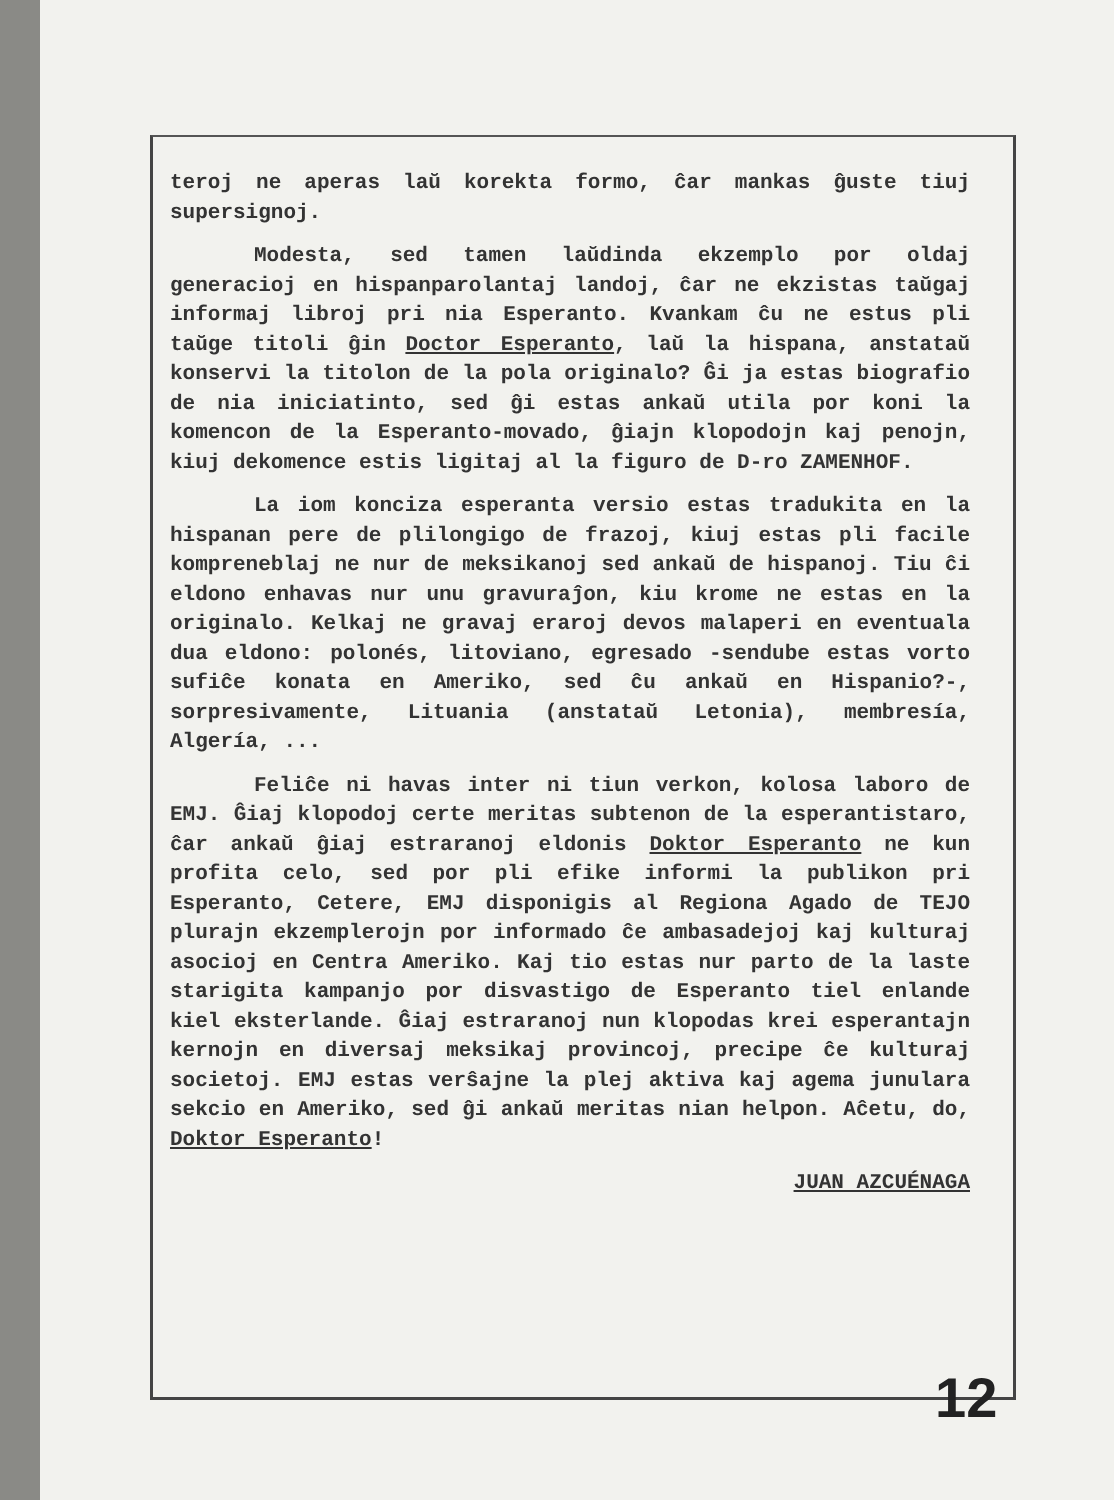teroj ne aperas laŭ korekta formo, ĉar mankas ĝuste tiuj supersignoj.
Modesta, sed tamen laŭdinda ekzemplo por oldaj generacioj en hispanparolantaj landoj, ĉar ne ekzistas taŭgaj informaj libroj pri nia Esperanto. Kvankam ĉu ne estus pli taŭge titoli ĝin Doctor Esperanto, laŭ la hispana, anstataŭ konservi la titolon de la pola originalo? Ĝi ja estas biografio de nia iniciatinto, sed ĝi estas ankaŭ utila por koni la komencon de la Esperanto-movado, ĝiajn klopodojn kaj penojn, kiuj dekomence estis ligitaj al la figuro de D-ro ZAMENHOF.
La iom konciza esperanta versio estas tradukita en la hispanan pere de plilongigo de frazoj, kiuj estas pli facile kompreneblaj ne nur de meksikanoj sed ankaŭ de hispanoj. Tiu ĉi eldono enhavas nur unu gravuraĵon, kiu krome ne estas en la originalo. Kelkaj ne gravaj eraroj devos malaperi en eventuala dua eldono: polonés, litoviano, egresado -sendube estas vorto sufiĉe konata en Ameriko, sed ĉu ankaŭ en Hispanio?-, sorpresivamente, Lituania (anstataŭ Letonia), membresía, Algería, ...
Feliĉe ni havas inter ni tiun verkon, kolosa laboro de EMJ. Ĝiaj klopodoj certe meritas subtenon de la esperantistaro, ĉar ankaŭ ĝiaj estraranoj eldonis Doktor Esperanto ne kun profita celo, sed por pli efike informi la publikon pri Esperanto, Cetere, EMJ disponigis al Regiona Agado de TEJO plurajn ekzemplerojn por informado ĉe ambasadejoj kaj kulturaj asocioj en Centra Ameriko. Kaj tio estas nur parto de la laste starigita kampanjo por disvastigo de Esperanto tiel enlande kiel eksterlande. Ĝiaj estraranoj nun klopodas krei esperantajn kernojn en diversaj meksikaj provincoj, precipe ĉe kulturaj societoj. EMJ estas verŝajne la plej aktiva kaj agema junulara sekcio en Ameriko, sed ĝi ankaŭ meritas nian helpon. Aĉetu, do, Doktor Esperanto!
JUAN AZCUÉNAGA
12